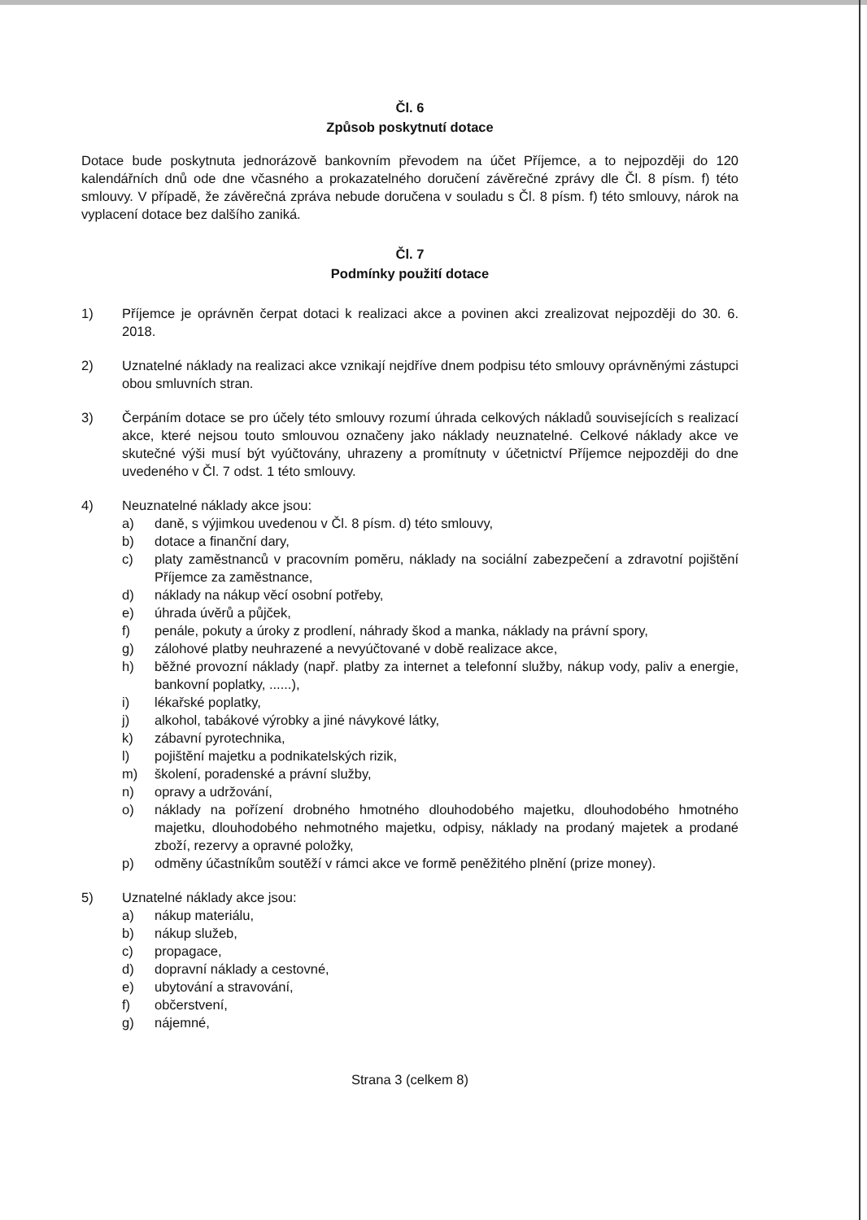Čl. 6
Způsob poskytnutí dotace
Dotace bude poskytnuta jednorázově bankovním převodem na účet Příjemce, a to nejpozději do 120 kalendářních dnů ode dne včasného a prokazatelného doručení závěrečné zprávy dle Čl. 8 písm. f) této smlouvy. V případě, že závěrečná zpráva nebude doručena v souladu s Čl. 8 písm. f) této smlouvy, nárok na vyplacení dotace bez dalšího zaniká.
Čl. 7
Podmínky použití dotace
1) Příjemce je oprávněn čerpat dotaci k realizaci akce a povinen akci zrealizovat nejpozději do 30. 6. 2018.
2) Uznatelné náklady na realizaci akce vznikají nejdříve dnem podpisu této smlouvy oprávněnými zástupci obou smluvních stran.
3) Čerpáním dotace se pro účely této smlouvy rozumí úhrada celkových nákladů souvisejících s realizací akce, které nejsou touto smlouvou označeny jako náklady neuznatelné. Celkové náklady akce ve skutečné výši musí být vyúčtovány, uhrazeny a promítnuty v účetnictví Příjemce nejpozději do dne uvedeného v Čl. 7 odst. 1 této smlouvy.
4) Neuznatelné náklady akce jsou:
a) daně, s výjimkou uvedenou v Čl. 8 písm. d) této smlouvy,
b) dotace a finanční dary,
c) platy zaměstnanců v pracovním poměru, náklady na sociální zabezpečení a zdravotní pojištění Příjemce za zaměstnance,
d) náklady na nákup věcí osobní potřeby,
e) úhrada úvěrů a půjček,
f) penále, pokuty a úroky z prodlení, náhrady škod a manka, náklady na právní spory,
g) zálohové platby neuhrazené a nevyúčtované v době realizace akce,
h) běžné provozní náklady (např. platby za internet a telefonní služby, nákup vody, paliv a energie, bankovní poplatky, ......),
i) lékařské poplatky,
j) alkohol, tabákové výrobky a jiné návykové látky,
k) zábavní pyrotechnika,
l) pojištění majetku a podnikatelských rizik,
m) školení, poradenské a právní služby,
n) opravy a udržování,
o) náklady na pořízení drobného hmotného dlouhodobého majetku, dlouhodobého hmotného majetku, dlouhodobého nehmotného majetku, odpisy, náklady na prodaný majetek a prodané zboží, rezervy a opravné položky,
p) odměny účastníkům soutěží v rámci akce ve formě peněžitého plnění (prize money).
5) Uznatelné náklady akce jsou:
a) nákup materiálu,
b) nákup služeb,
c) propagace,
d) dopravní náklady a cestovné,
e) ubytování a stravování,
f) občerstvení,
g) nájemné,
Strana 3 (celkem 8)